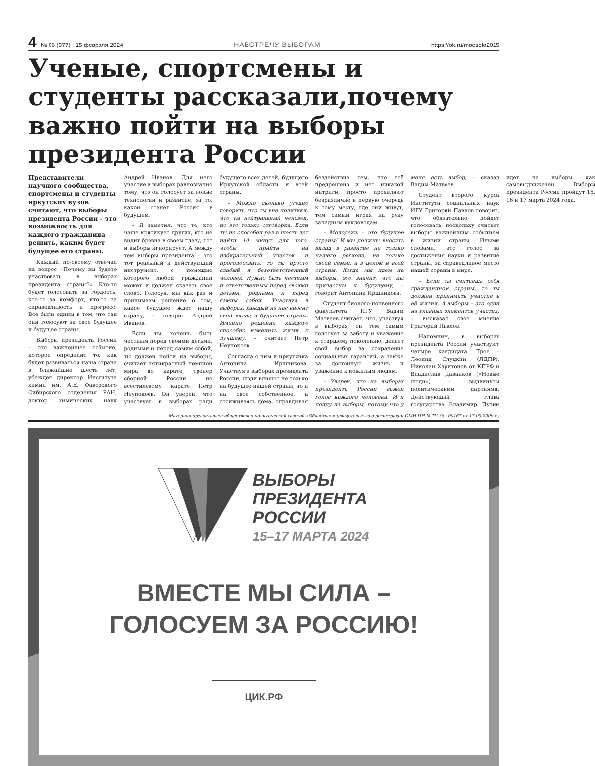4 № 06 (977) | 15 февраля 2024 НАВСТРЕЧУ ВЫБОРАМ https://ok.ru/moeselo2015
Ученые, спортсмены и студенты рассказали,почему важно пойти на выборы президента России
Представители научного сообщества, спортсмены и студенты иркутских вузов считают, что выборы президента России – это возможность для каждого гражданина решить, каким будет будущее его страны.
Каждый по-своему отвечал на вопрос «Почему вы будете участвовать в выборах президента страны?» Кто-то будет голосовать за гордость, кто-то за комфорт, кто-то за справедливость и прогресс. Все были едины в том, что так они голосуют за свое будущее и будущее страны.
Выборы президента России – это важнейшее событие, которое определит то, как будет развиваться наша страна в ближайшие шесть лет, убежден директор Института химии им. А.Е. Фаворского Сибирского отделения РАН, доктор химических наук Андрей Иванов. Для него участие в выборах равнозначно тому, что он голосует за новые технологии и развитие, за то, какой станет Россия в будущем.
– Я заметил, что те, кто чаще критикует других, кто не видит бревна в своем глазу, тот и выборы игнорирует. А между тем выборы президента – это тот реальный и действующий инструмент, с помощью которого любой гражданин может и должен сказать свое слово. Голосуя, мы как раз и принимаем решение о том, какое будущее ждет нашу страну, – говорит Андрей Иванов.
Если ты хочешь быть честным перед своими детьми, родными и перед самим собой, ты должен пойти на выборы, считает пятикратный чемпион мира по карате, тренер сборной России по всестилевому карате Пётр Неупокоев. Он уверен, что участвует в выборах ради будущего всех детей, будущего Иркутской области и всей страны.
– Можно сколько угодно говорить, что ты вне политики, что ты нейтральный человек, но это только отговорка. Если ты не способен раз в шесть лет найти 10 минут для того, чтобы прийти на избирательный участок и проголосовать, то ты просто слабый и безответственный человек. Нужно быть честным и ответственным перед своими детьми, родными и перед самим собой. Участвуя в выборах, каждый из нас вносит свой вклад в будущее страны. Именно решение каждого способно изменить жизнь к лучшему, – считает Пётр Неупокоев.
Согласна с ним и иркутянка Антонина Иршникова. Участвуя в выборах президента России, люди влияют не только на будущее нашей страны, но и на свое собственное, а отсиживаясь дома, оправдывая бездействие тем, что всё предрешено и нет никакой интриги, просто проявляют безразличие в первую очередь к тому месту, где они живут, тем самым играя на руку западным кукловодам.
– Молодежь – это будущее страны! И мы должны вносить вклад в развитие не только нашего региона, не только своей семьи, а в целом и всей страны. Когда мы идем на выборы, это значит, что мы причастны к будущему, – говорит Антонина Иршникова.
Студент биолого-почвенного факультета ИГУ Вадим Матвеев считает, что, участвуя в выборах, он тем самым голосует за заботу и уважение к старшему поколению, делает свой выбор за сохранение социальных гарантий, а также за достойную жизнь и уважение к пожилым людям.
– Уверен, что на выборах президента России важен голос каждого человека. И я пойду на выборы, потому что у меня есть выбор, – сказал Вадим Матвеев.
Студент второго курса Института социальных наук ИГУ Григорий Павлов говорит, что обязательно пойдет голосовать, поскольку считает выборы важнейшим событием в жизни страны. Иными словами, это голос за достижения науки и развитие страны, за справедливое место нашей страны в мире.
– Если ты считаешь себя гражданином страны, то ты должен принимать участие в её жизни. А выборы – это один из главных элементов участия, – высказал свое мнение Григорий Павлов.
Напомним, в выборах президента России участвуют четыре кандидата. Трое – Леонид Слуцкий (ЛДПР), Николай Харитонов от КПРФ и Владислав Даванков («Новые люди») – выдвинуты политическими партиями. Действующий глава государства Владимир Путин идет на выборы как самовыдвиженец. Выборы президента России пройдут 15, 16 и 17 марта 2024 года.
Материал предоставлен общественно политической газетой «Областная» (свидетельство о регистрации СМИ ПИ № ТУ 38 - 00167 от 17.09.2009 г.)
ВЫБОРЫ
ПРЕЗИДЕНТА
РОССИИ
15–17 МАРТА 2024
ВМЕСТЕ МЫ СИЛА –
ГОЛОСУЕМ ЗА РОССИЮ!
ЦИК.РФ